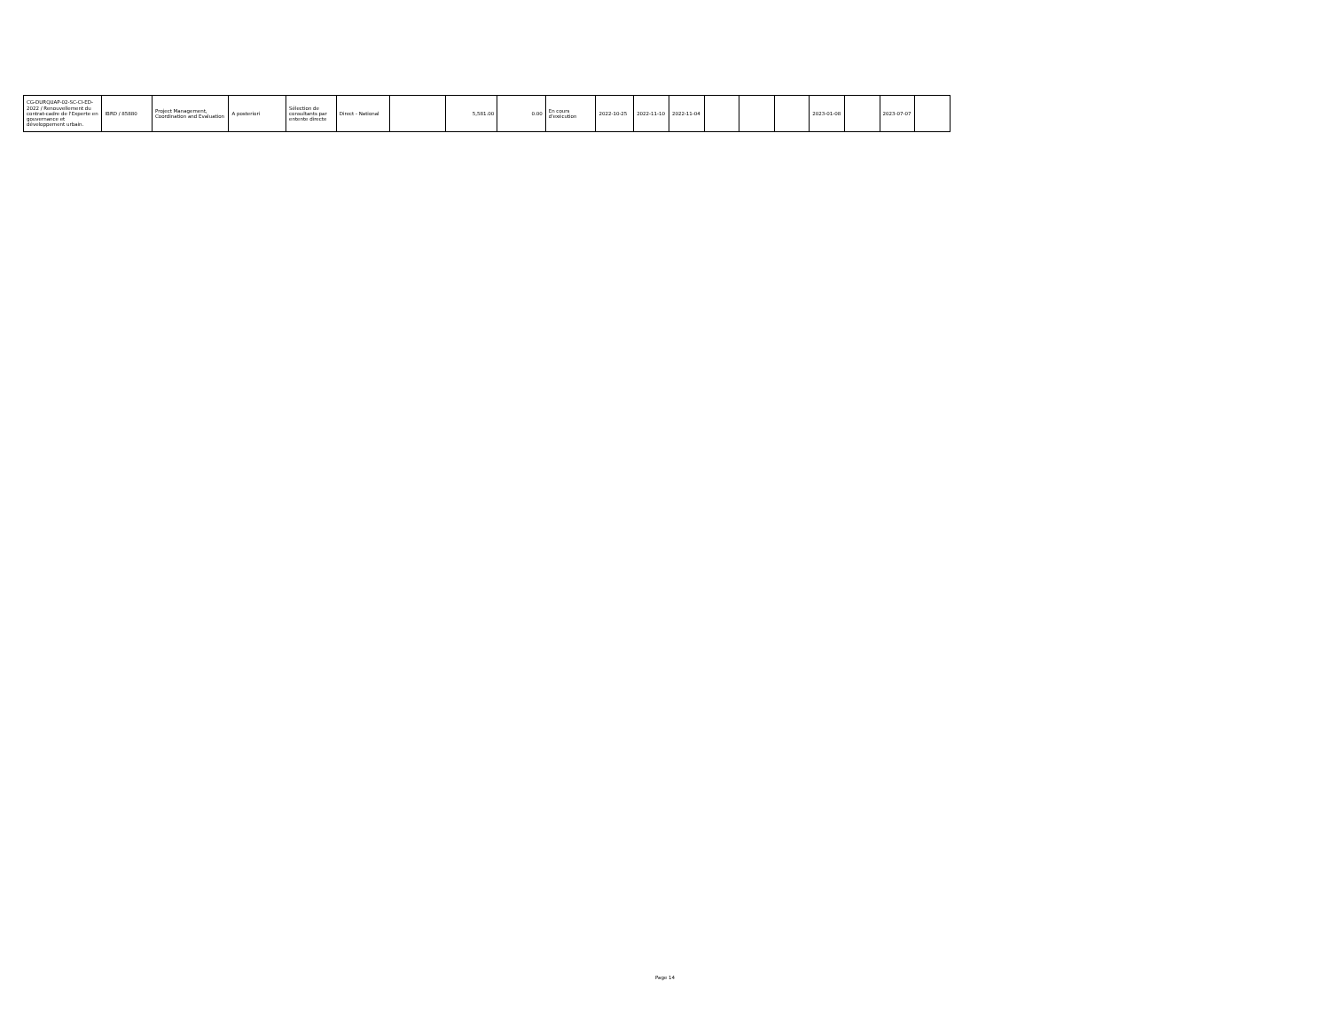| CG-DURQUAP-02-SC-CI-ED-2022 / Renouvellement du contrat-cadre de l'Experte en gouvernance et développement urbain. | IBRD / 85880 | Project Management, Coordination and Evaluation | A posteriori | Sélection de consultants par entente directe | Direct - National | | 5,581.00 | 0.00 | En cours d'exécution | 2022-10-25 | 2022-11-10 | 2022-11-04 | | | | 2023-01-08 | | 2023-07-07 | |
Page 14